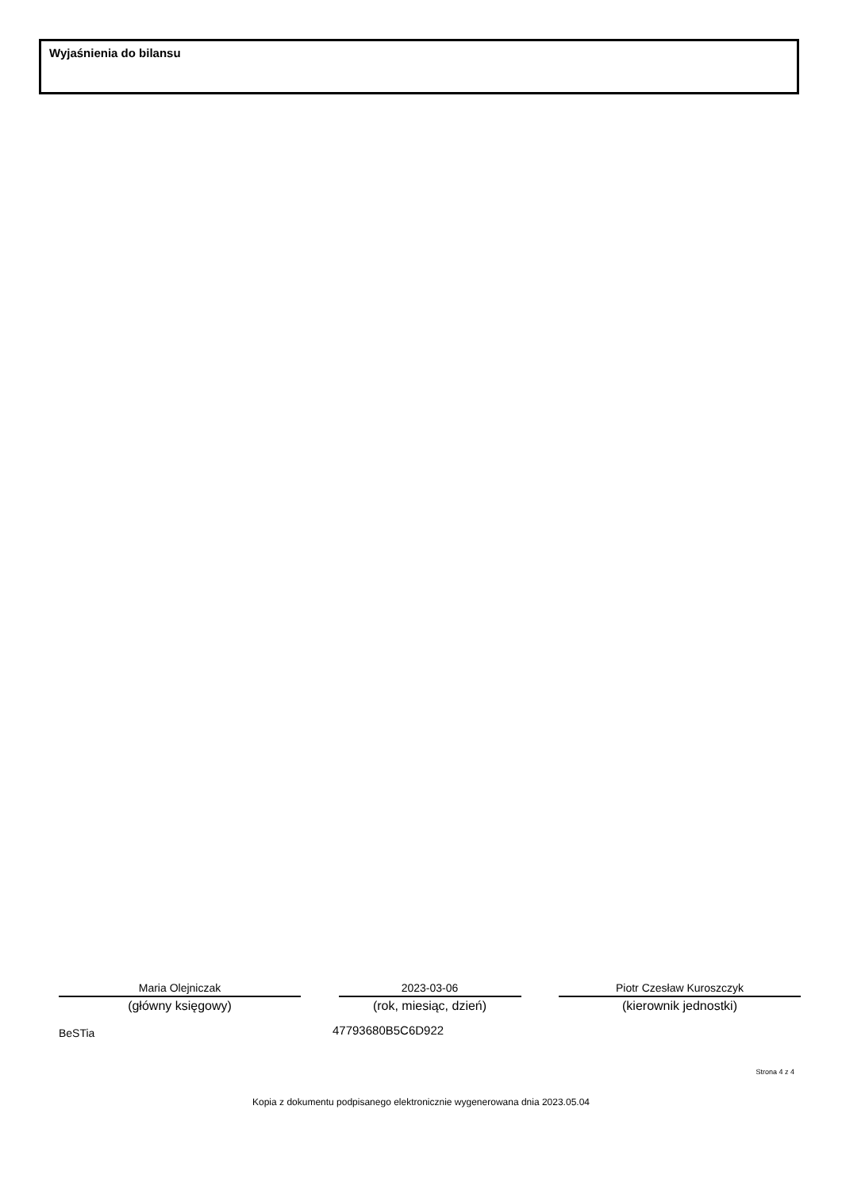Wyjaśnienia do bilansu
Maria Olejniczak
(główny księgowy)
2023-03-06
(rok, miesiąc, dzień)
Piotr Czesław Kuroszczyk
(kierownik jednostki)
BeSTia 47793680B5C6D922
Strona 4 z 4
Kopia z dokumentu podpisanego elektronicznie wygenerowana dnia 2023.05.04